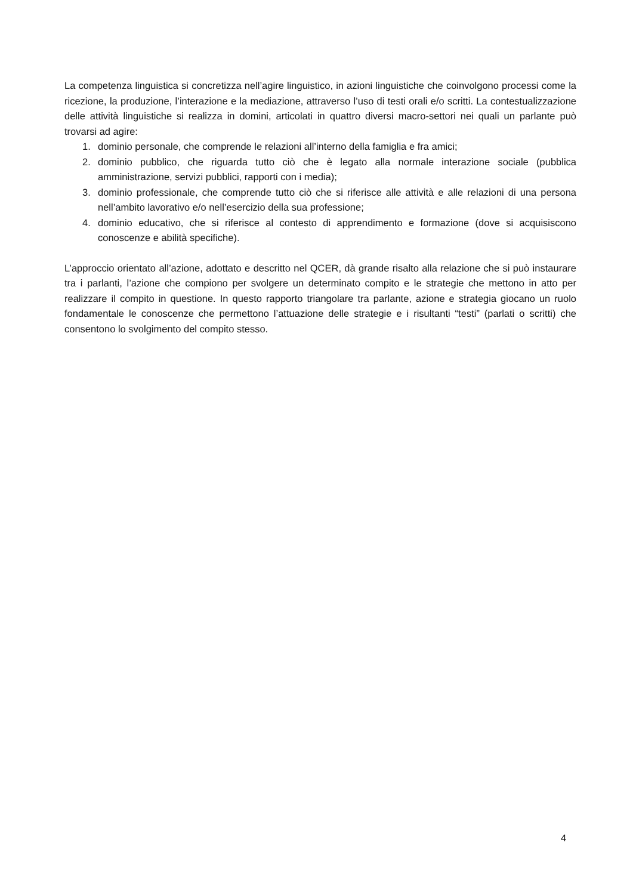La competenza linguistica si concretizza nell’agire linguistico, in azioni linguistiche che coinvolgono processi come la ricezione, la produzione, l’interazione e la mediazione, attraverso l’uso di testi orali e/o scritti. La contestualizzazione delle attività linguistiche si realizza in domini, articolati in quattro diversi macro-settori nei quali un parlante può trovarsi ad agire:
1. dominio personale, che comprende le relazioni all’interno della famiglia e fra amici;
2. dominio pubblico, che riguarda tutto ciò che è legato alla normale interazione sociale (pubblica amministrazione, servizi pubblici, rapporti con i media);
3. dominio professionale, che comprende tutto ciò che si riferisce alle attività e alle relazioni di una persona nell’ambito lavorativo e/o nell’esercizio della sua professione;
4. dominio educativo, che si riferisce al contesto di apprendimento e formazione (dove si acquisiscono conoscenze e abilità specifiche).
L’approccio orientato all’azione, adottato e descritto nel QCER, dà grande risalto alla relazione che si può instaurare tra i parlanti, l’azione che compiono per svolgere un determinato compito e le strategie che mettono in atto per realizzare il compito in questione. In questo rapporto triangolare tra parlante, azione e strategia giocano un ruolo fondamentale le conoscenze che permettono l’attuazione delle strategie e i risultanti “testi” (parlati o scritti) che consentono lo svolgimento del compito stesso.
4